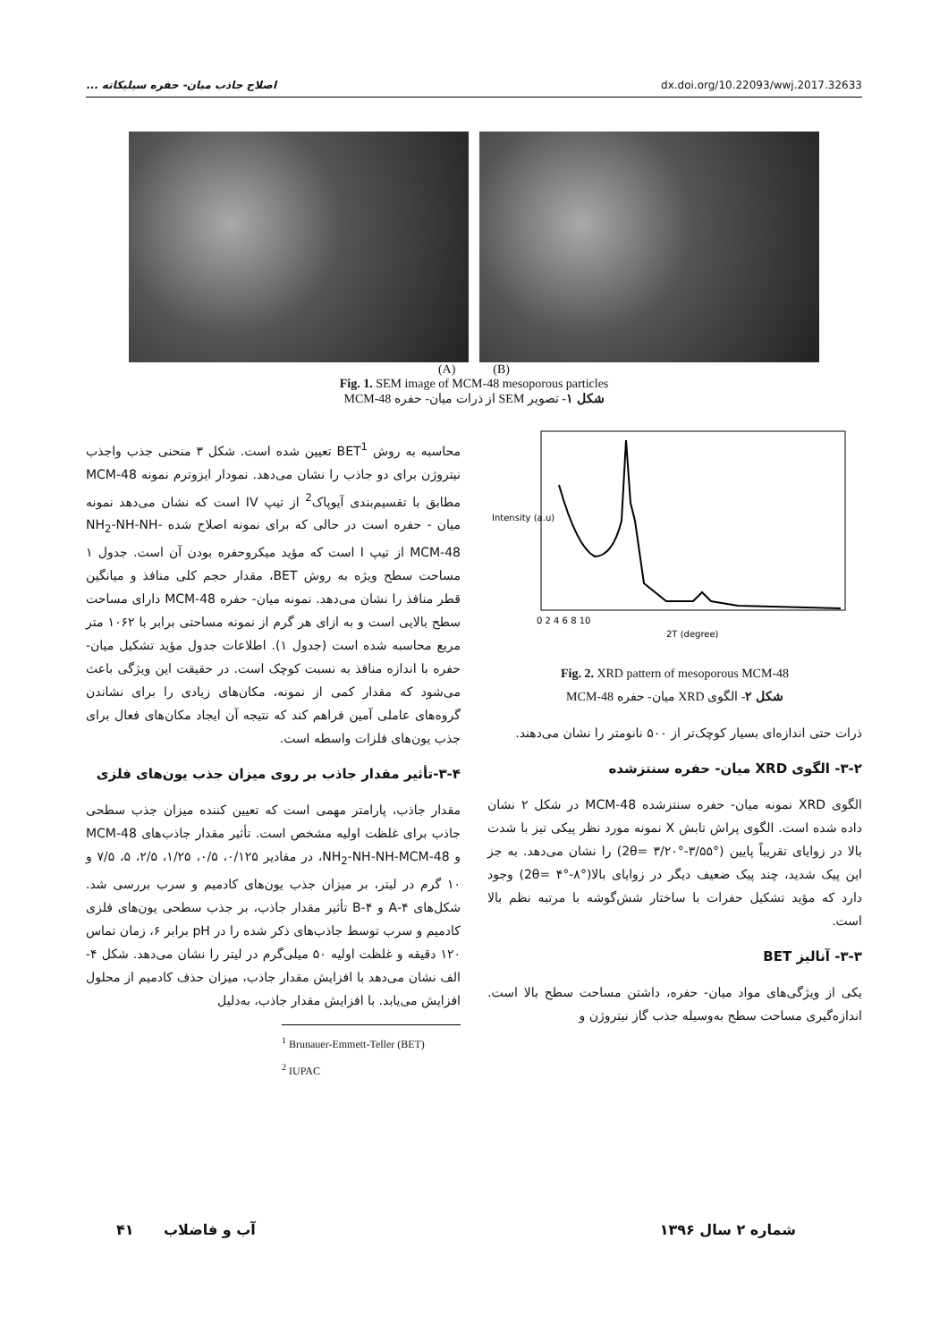اصلاح جاذب میان- حفره سیلیکاته ... dx.doi.org/10.22093/wwj.2017.32633
(A) (B)
Fig. 1. SEM image of MCM-48 mesoporous particles
شکل ۱- تصویر SEM از ذرات میان- حفره MCM-48
Intensity (a.u)
2T (degree)
0 2 4 6 8 10
Fig. 2. XRD pattern of mesoporous MCM-48
شکل ۲- الگوی XRD میان- حفره MCM-48
ذرات حتی اندازه‌ای بسیار کوچک‌تر از ۵۰۰ نانومتر را نشان می‌دهند.
۳-۲- الگوی XRD میان- حفره سنتزشده
الگوی XRD نمونه میان- حفره سنتزشده MCM-48 در شکل ۲ نشان داده شده است. الگوی پراش تابش X نمونه مورد نظر پیکی تیز با شدت بالا در زوایای تقریباً پایین (°۳/۵۵-°۳/۲۰ =2θ) را نشان می‌دهد. به جز این پیک شدید، چند پیک ضعیف دیگر در زوایای بالا(°۸-°۴ =2θ) وجود دارد که مؤید تشکیل حفرات با ساختار شش‌گوشه با مرتبه نظم بالا است.
۳-۳- آنالیز BET
یکی از ویژگی‌های مواد میان- حفره، داشتن مساحت سطح بالا است. اندازه‌گیری مساحت سطح به‌وسیله جذب گاز نیتروژن و
محاسبه به روش BET<sup>1</sup> تعیین شده است. شکل ۳ منحنی جذب واجذب نیتروژن برای دو جاذب را نشان می‌دهد. نمودار ایزوترم نمونه MCM-48 مطابق با تقسیم‌بندی آیوپاک<sup>2</sup> از تیپ IV است که نشان می‌دهد نمونه میان - حفره است در حالی که برای نمونه اصلاح شده NH<sub>2</sub>-NH-NH-MCM-48 از تیپ I است که مؤید میکروحفره بودن آن است. جدول ۱ مساحت سطح ویژه به روش BET، مقدار حجم کلی منافذ و میانگین قطر منافذ را نشان می‌دهد. نمونه میان- حفره MCM-48 دارای مساحت سطح بالایی است و به ازای هر گرم از نمونه مساحتی برابر با ۱۰۶۲ متر مربع محاسبه شده است (جدول ۱). اطلاعات جدول مؤید تشکیل میان- حفره با اندازه منافذ به نسبت کوچک است. در حقیقت این ویژگی باعث می‌شود که مقدار کمی از نمونه، مکان‌های زیادی را برای نشاندن گروه‌های عاملی آمین فراهم کند که نتیجه آن ایجاد مکان‌های فعال برای جذب یون‌های فلزات واسطه است.
۳-۴-تأثیر مقدار جاذب بر روی میزان جذب یون‌های فلزی
مقدار جاذب، پارامتر مهمی است که تعیین کننده میزان جذب سطحی جاذب برای غلظت اولیه مشخص است. تأثیر مقدار جاذب‌های MCM-48 و NH<sub>2</sub>-NH-NH-MCM-48، در مقادیر ۰/۱۲۵، ۰/۵، ۱/۲۵، ۲/۵، ۵، ۷/۵ و ۱۰ گرم در لیتر، بر میزان جذب یون‌های کادمیم و سرب بررسی شد. شکل‌های ۴-A و ۴-B تأثیر مقدار جاذب، بر جذب سطحی یون‌های فلزی کادمیم و سرب توسط جاذب‌های ذکر شده را در pH برابر ۶، زمان تماس ۱۲۰ دقیقه و غلظت اولیه ۵۰ میلی‌گرم در لیتر را نشان می‌دهد. شکل ۴-الف نشان می‌دهد با افزایش مقدار جاذب، میزان حذف کادمیم از محلول افزایش می‌یابد. با افزایش مقدار جاذب، به‌دلیل
<sup>1</sup> Brunauer-Emmett-Teller (BET)
<sup>2</sup> IUPAC
شماره ۲ سال ۱۳۹۶ آب و فاضلاب ۴۱